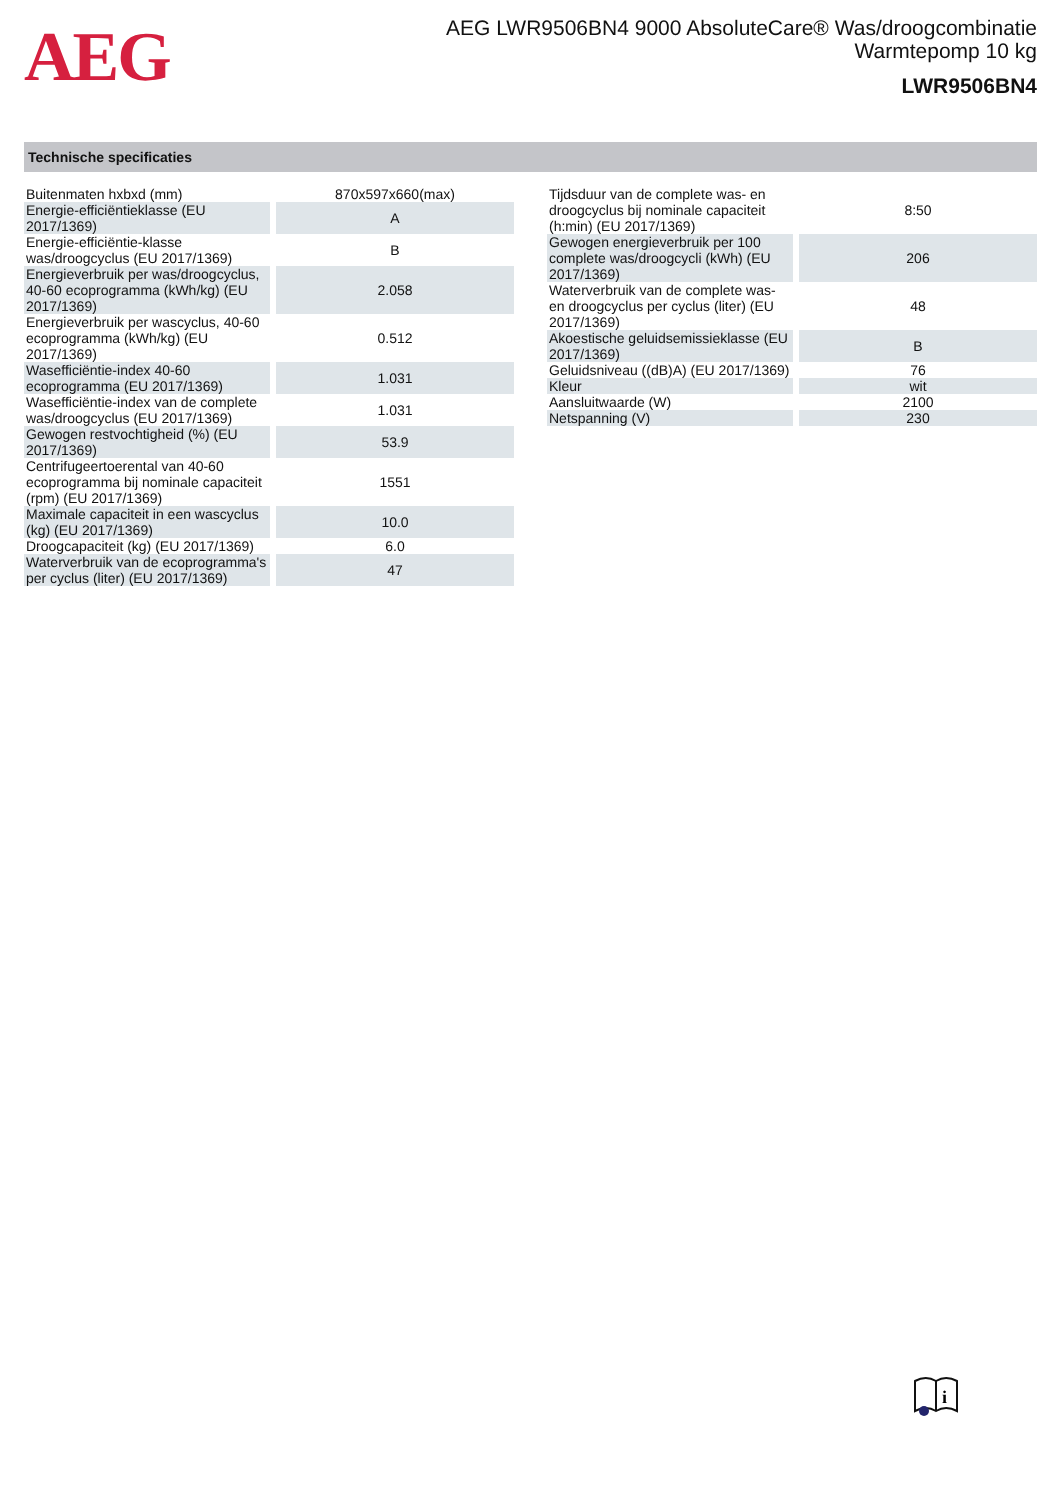AEG
AEG LWR9506BN4 9000 AbsoluteCare® Was/droogcombinatie
Warmtepomp 10 kg
LWR9506BN4
Technische specificaties
| Buitenmaten hxbxd (mm) | 870x597x660(max) |
| Energie-efficiëntieklasse (EU 2017/1369) | A |
| Energie-efficiëntie-klasse was/droogcyclus (EU 2017/1369) | B |
| Energieverbruik per was/droogcyclus, 40-60 ecoprogramma (kWh/kg) (EU 2017/1369) | 2.058 |
| Energieverbruik per wascyclus, 40-60 ecoprogramma (kWh/kg) (EU 2017/1369) | 0.512 |
| Wasefficiëntie-index 40-60 ecoprogramma (EU 2017/1369) | 1.031 |
| Wasefficiëntie-index van de complete was/droogcyclus (EU 2017/1369) | 1.031 |
| Gewogen restvochtigheid (%) (EU 2017/1369) | 53.9 |
| Centrifugeertoerental van 40-60 ecoprogramma bij nominale capaciteit (rpm) (EU 2017/1369) | 1551 |
| Maximale capaciteit in een wascyclus (kg) (EU 2017/1369) | 10.0 |
| Droogcapaciteit (kg) (EU 2017/1369) | 6.0 |
| Waterverbruik van de ecoprogramma's per cyclus (liter) (EU 2017/1369) | 47 |
| Tijdsduur van de complete was- en droogcyclus bij nominale capaciteit (h:min) (EU 2017/1369) | 8:50 |
| Gewogen energieverbruik per 100 complete was/droogcycli (kWh) (EU 2017/1369) | 206 |
| Waterverbruik van de complete was- en droogcyclus per cyclus (liter) (EU 2017/1369) | 48 |
| Akoestische geluidsemissieklasse (EU 2017/1369) | B |
| Geluidsniveau ((dB)A) (EU 2017/1369) | 76 |
| Kleur | wit |
| Aansluitwaarde (W) | 2100 |
| Netspanning (V) | 230 |
i